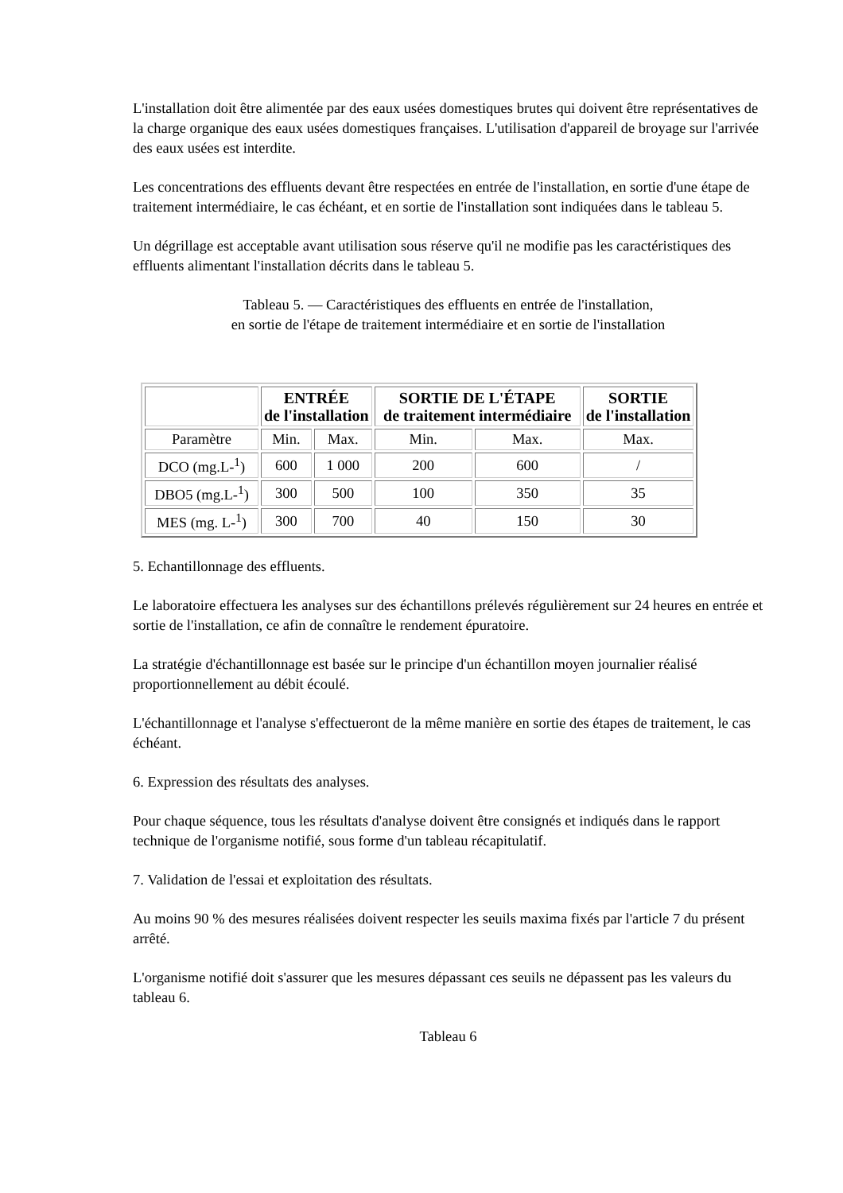L'installation doit être alimentée par des eaux usées domestiques brutes qui doivent être représentatives de la charge organique des eaux usées domestiques françaises. L'utilisation d'appareil de broyage sur l'arrivée des eaux usées est interdite.
Les concentrations des effluents devant être respectées en entrée de l'installation, en sortie d'une étape de traitement intermédiaire, le cas échéant, et en sortie de l'installation sont indiquées dans le tableau 5.
Un dégrillage est acceptable avant utilisation sous réserve qu'il ne modifie pas les caractéristiques des effluents alimentant l'installation décrits dans le tableau 5.
Tableau 5. — Caractéristiques des effluents en entrée de l'installation,
en sortie de l'étape de traitement intermédiaire et en sortie de l'installation
| | ENTRÉE de l'installation | | SORTIE DE L'ÉTAPE de traitement intermédiaire | | SORTIE de l'installation |
| --- | --- | --- | --- | --- | --- |
| Paramètre | Min. | Max. | Min. | Max. | Max. |
| DCO (mg.L-<sup>1</sup>) | 600 | 1 000 | 200 | 600 | / |
| DBO5 (mg.L-<sup>1</sup>) | 300 | 500 | 100 | 350 | 35 |
| MES (mg. L-<sup>1</sup>) | 300 | 700 | 40 | 150 | 30 |
5. Echantillonnage des effluents.
Le laboratoire effectuera les analyses sur des échantillons prélevés régulièrement sur 24 heures en entrée et sortie de l'installation, ce afin de connaître le rendement épuratoire.
La stratégie d'échantillonnage est basée sur le principe d'un échantillon moyen journalier réalisé proportionnellement au débit écoulé.
L'échantillonnage et l'analyse s'effectueront de la même manière en sortie des étapes de traitement, le cas échéant.
6. Expression des résultats des analyses.
Pour chaque séquence, tous les résultats d'analyse doivent être consignés et indiqués dans le rapport technique de l'organisme notifié, sous forme d'un tableau récapitulatif.
7. Validation de l'essai et exploitation des résultats.
Au moins 90 % des mesures réalisées doivent respecter les seuils maxima fixés par l'article 7 du présent arrêté.
L'organisme notifié doit s'assurer que les mesures dépassant ces seuils ne dépassent pas les valeurs du tableau 6.
Tableau 6